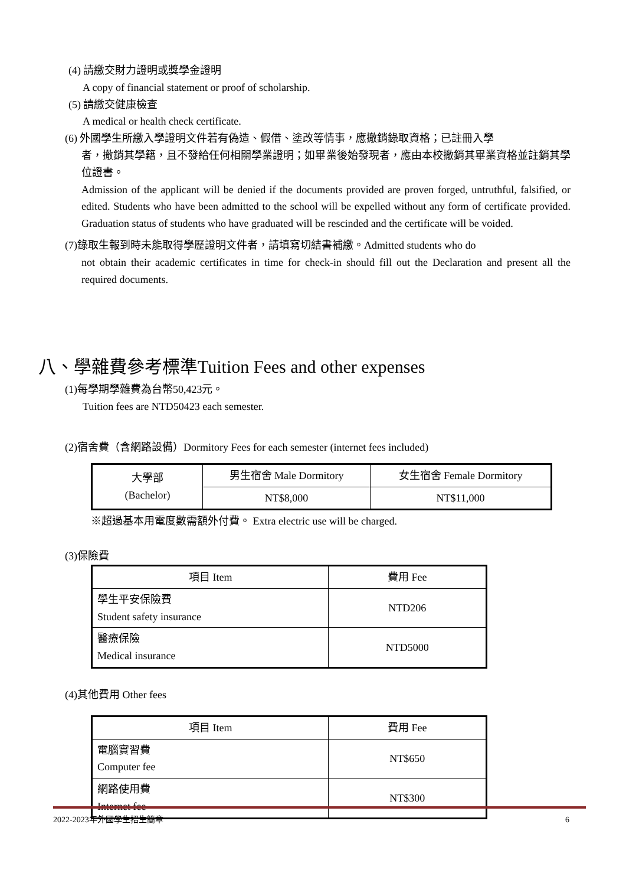(4) 請繳交財力證明或獎學金證明
A copy of financial statement or proof of scholarship.
(5) 請繳交健康檢查
A medical or health check certificate.
(6) 外國學生所繳入學證明文件若有偽造、假借、塗改等情事，應撤銷錄取資格；已註冊入學
者，撤銷其學籍，且不發給任何相關學業證明；如畢業後始發現者，應由本校撤銷其畢業資格並註銷其學位證書。
Admission of the applicant will be denied if the documents provided are proven forged, untruthful, falsified, or edited. Students who have been admitted to the school will be expelled without any form of certificate provided. Graduation status of students who have graduated will be rescinded and the certificate will be voided.
(7)錄取生報到時未能取得學歷證明文件者，請填寫切結書補繳。Admitted students who do
not obtain their academic certificates in time for check-in should fill out the Declaration and present all the required documents.
八、學雜費參考標準Tuition Fees and other expenses
(1)每學期學雜費為台幣50,423元。
Tuition fees are NTD50423 each semester.
(2)宿舍費（含網路設備）Dormitory Fees for each semester (internet fees included)
| 大學部 (Bachelor) | 男生宿舍 Male Dormitory | 女生宿舍 Female Dormitory |
| | NT$8,000 | NT$11,000 |
※超過基本用電度數需額外付費。 Extra electric use will be charged.
(3)保險費
| 項目 Item | 費用 Fee |
| 學生平安保險費 Student safety insurance | NTD206 |
| 醫療保險 Medical insurance | NTD5000 |
(4)其他費用 Other fees
| 項目 Item | 費用 Fee |
| 電腦實習費 Computer fee | NT$650 |
| 網路使用費 Internet fee | NT$300 |
2022-2023年外國學生招生簡章 6